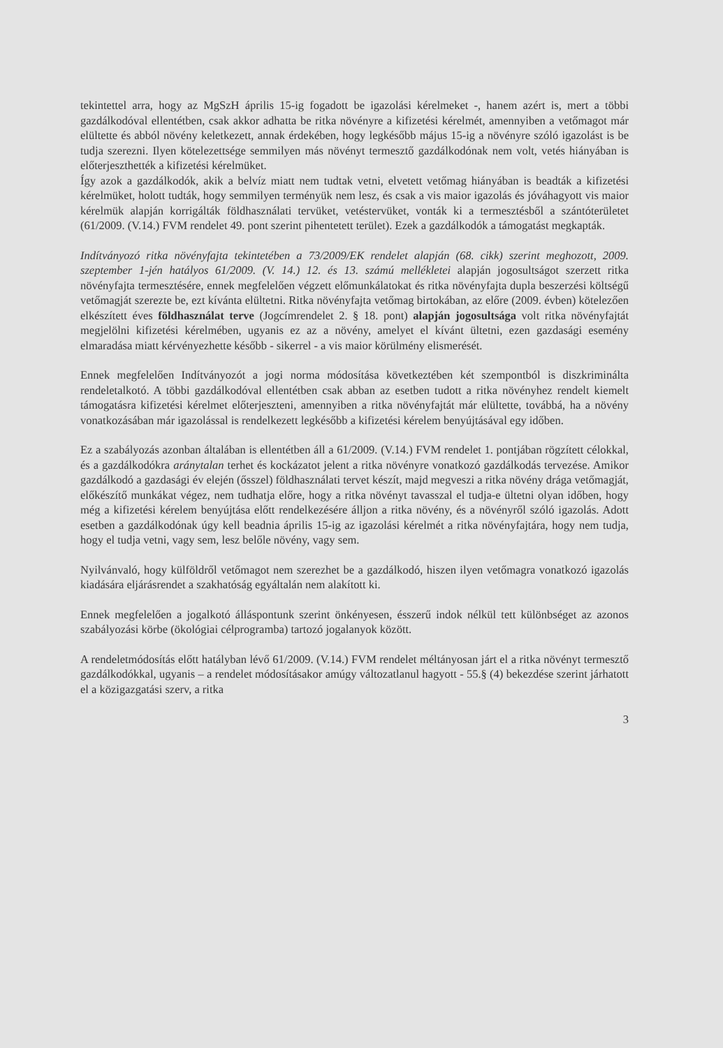tekintettel arra, hogy az MgSzH április 15-ig fogadott be igazolási kérelmeket -, hanem azért is, mert a többi gazdálkodóval ellentétben, csak akkor adhatta be ritka növényre a kifizetési kérelmét, amennyiben a vetőmagot már elültette és abból növény keletkezett, annak érdekében, hogy legkésőbb május 15-ig a növényre szóló igazolást is be tudja szerezni. Ilyen kötelezettsége semmilyen más növényt termesztő gazdálkodónak nem volt, vetés hiányában is előterjeszthették a kifizetési kérelmüket.
Így azok a gazdálkodók, akik a belvíz miatt nem tudtak vetni, elvetett vetőmag hiányában is beadták a kifizetési kérelmüket, holott tudták, hogy semmilyen terményük nem lesz, és csak a vis maior igazolás és jóváhagyott vis maior kérelmük alapján korrigálták földhasználati tervüket, vetéstervüket, vonták ki a termesztésből a szántóterületet (61/2009. (V.14.) FVM rendelet 49. pont szerint pihentetett terület). Ezek a gazdálkodók a támogatást megkapták.
Indítványozó ritka növényfajta tekintetében a 73/2009/EK rendelet alapján (68. cikk) szerint meghozott, 2009. szeptember 1-jén hatályos 61/2009. (V. 14.) 12. és 13. számú mellékletei alapján jogosultságot szerzett ritka növényfajta termesztésére, ennek megfelelően végzett előmunkálatokat és ritka növényfajta dupla beszerzési költségű vetőmagját szerezte be, ezt kívánta elültetni. Ritka növényfajta vetőmag birtokában, az előre (2009. évben) kötelezően elkészített éves földhasználat terve (Jogcímrendelet 2. § 18. pont) alapján jogosultsága volt ritka növényfajtát megjelölni kifizetési kérelmében, ugyanis ez az a növény, amelyet el kívánt ültetni, ezen gazdasági esemény elmaradása miatt kérvényezhette később - sikerrel - a vis maior körülmény elismerését.
Ennek megfelelően Indítványozót a jogi norma módosítása következtében két szempontból is diszkriminálta rendeletalkotó. A többi gazdálkodóval ellentétben csak abban az esetben tudott a ritka növényhez rendelt kiemelt támogatásra kifizetési kérelmet előterjeszteni, amennyiben a ritka növényfajtát már elültette, továbbá, ha a növény vonatkozásában már igazolással is rendelkezett legkésőbb a kifizetési kérelem benyújtásával egy időben.
Ez a szabályozás azonban általában is ellentétben áll a 61/2009. (V.14.) FVM rendelet 1. pontjában rögzített célokkal, és a gazdálkodókra aránytalan terhet és kockázatot jelent a ritka növényre vonatkozó gazdálkodás tervezése. Amikor gazdálkodó a gazdasági év elején (ősszel) földhasználati tervet készít, majd megveszi a ritka növény drága vetőmagját, előkészítő munkákat végez, nem tudhatja előre, hogy a ritka növényt tavasszal el tudja-e ültetni olyan időben, hogy még a kifizetési kérelem benyújtása előtt rendelkezésére álljon a ritka növény, és a növényről szóló igazolás. Adott esetben a gazdálkodónak úgy kell beadnia április 15-ig az igazolási kérelmét a ritka növényfajtára, hogy nem tudja, hogy el tudja vetni, vagy sem, lesz belőle növény, vagy sem.
Nyilvánvaló, hogy külföldről vetőmagot nem szerezhet be a gazdálkodó, hiszen ilyen vetőmagra vonatkozó igazolás kiadására eljárásrendet a szakhatóság egyáltalán nem alakított ki.
Ennek megfelelően a jogalkotó álláspontunk szerint önkényesen, ésszerű indok nélkül tett különbséget az azonos szabályozási körbe (ökológiai célprogramba) tartozó jogalanyok között.
A rendeletmódosítás előtt hatályban lévő 61/2009. (V.14.) FVM rendelet méltányosan járt el a ritka növényt termesztő gazdálkodókkal, ugyanis – a rendelet módosításakor amúgy változatlanul hagyott - 55.§ (4) bekezdése szerint járhatott el a közigazgatási szerv, a ritka
3